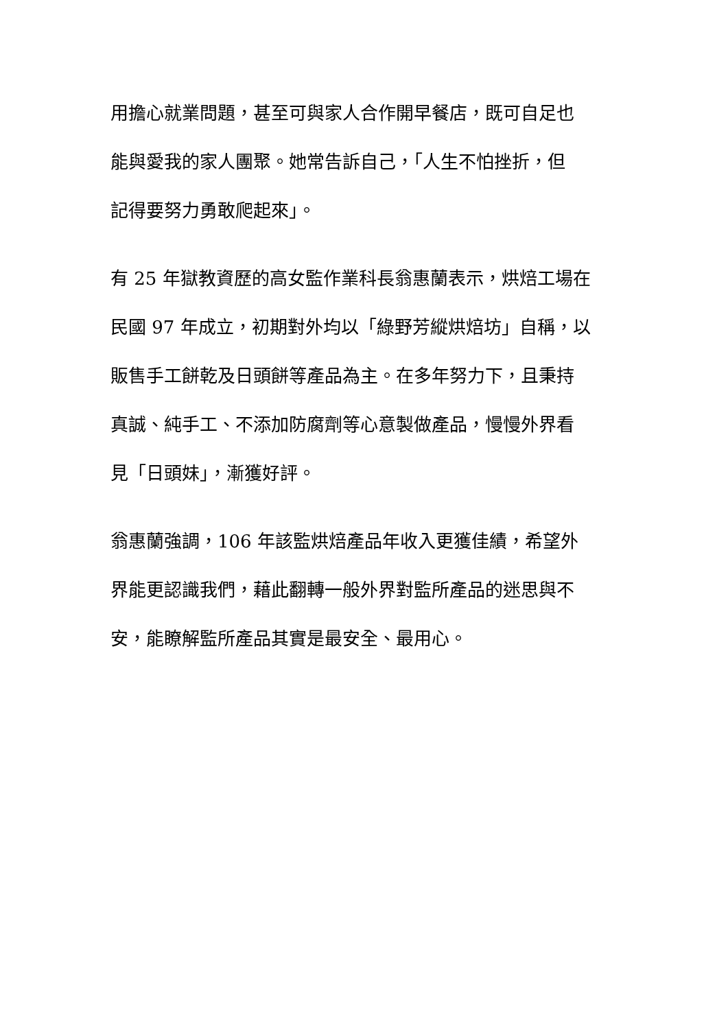用擔心就業問題，甚至可與家人合作開早餐店，既可自足也
能與愛我的家人團聚。她常告訴自己，「人生不怕挫折，但
記得要努力勇敢爬起來」。
有 25 年獄教資歷的高女監作業科長翁惠蘭表示，烘焙工場在
民國 97 年成立，初期對外均以「綠野芳縱烘焙坊」自稱，以
販售手工餅乾及日頭餅等產品為主。在多年努力下，且秉持
真誠、純手工、不添加防腐劑等心意製做產品，慢慢外界看
見「日頭妹」，漸獲好評。
翁惠蘭強調，106 年該監烘焙產品年收入更獲佳績，希望外
界能更認識我們，藉此翻轉一般外界對監所產品的迷思與不
安，能瞭解監所產品其實是最安全、最用心。